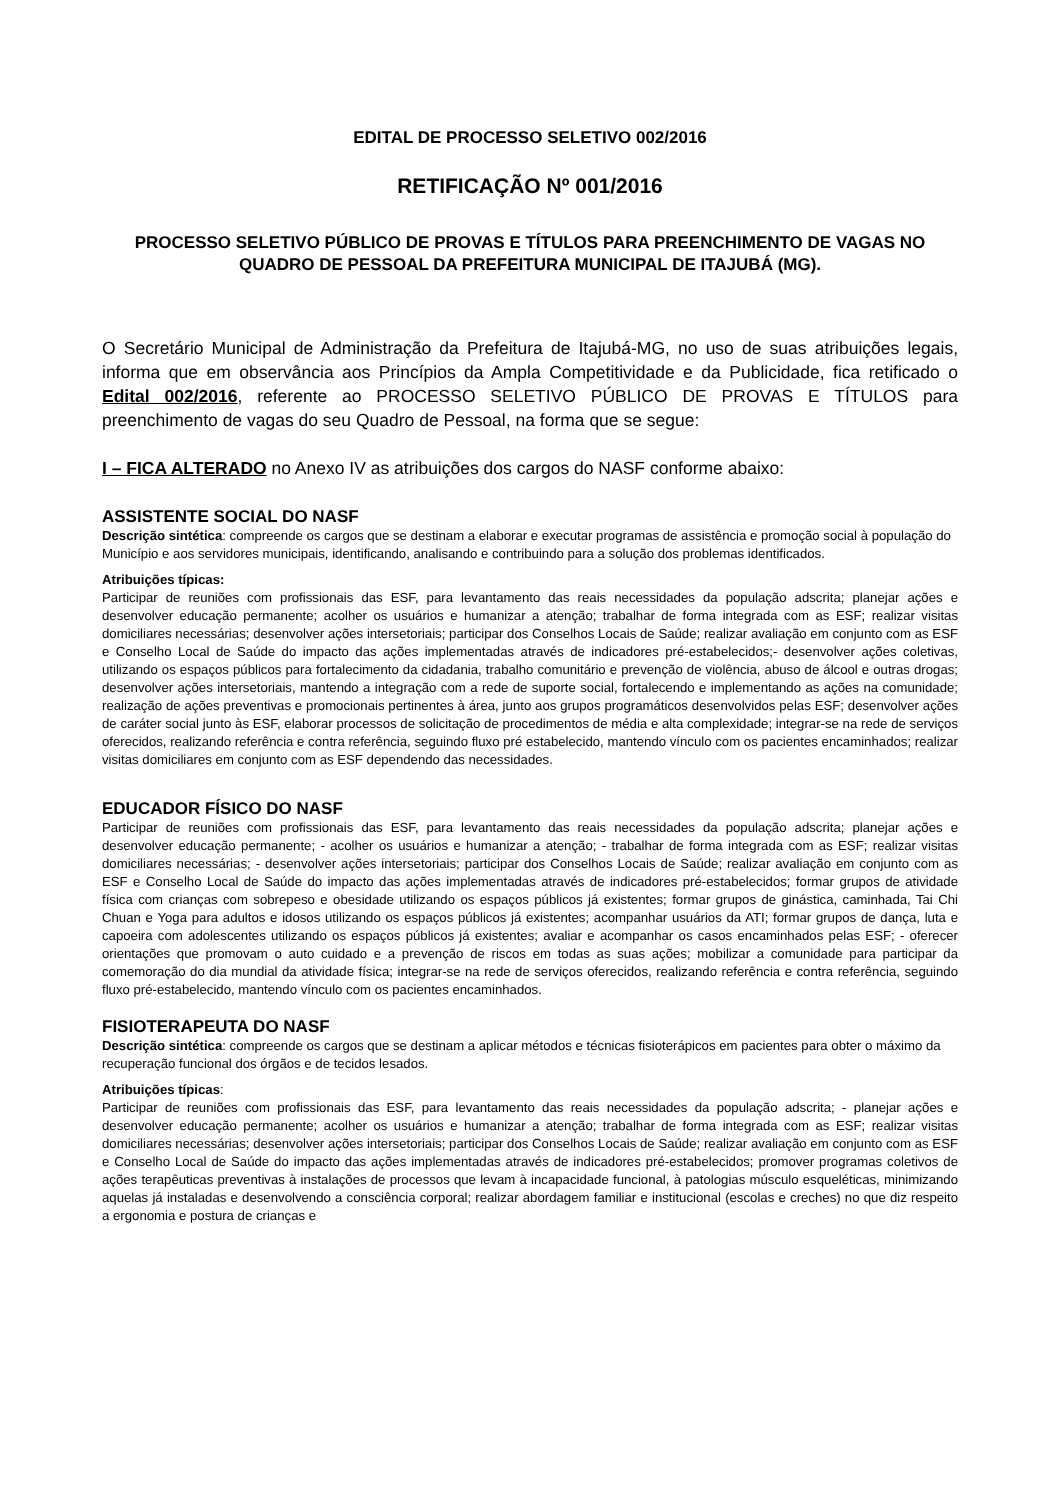EDITAL DE PROCESSO SELETIVO 002/2016
RETIFICAÇÃO Nº 001/2016
PROCESSO SELETIVO PÚBLICO DE PROVAS E TÍTULOS PARA PREENCHIMENTO DE VAGAS NO QUADRO DE PESSOAL DA PREFEITURA MUNICIPAL DE ITAJUBÁ (MG).
O Secretário Municipal de Administração da Prefeitura de Itajubá-MG, no uso de suas atribuições legais, informa que em observância aos Princípios da Ampla Competitividade e da Publicidade, fica retificado o Edital 002/2016, referente ao PROCESSO SELETIVO PÚBLICO DE PROVAS E TÍTULOS para preenchimento de vagas do seu Quadro de Pessoal, na forma que se segue:
I – FICA ALTERADO no Anexo IV as atribuições dos cargos do NASF conforme abaixo:
ASSISTENTE SOCIAL DO NASF
Descrição sintética: compreende os cargos que se destinam a elaborar e executar programas de assistência e promoção social à população do Município e aos servidores municipais, identificando, analisando e contribuindo para a solução dos problemas identificados.
Atribuições típicas:
Participar de reuniões com profissionais das ESF, para levantamento das reais necessidades da população adscrita; planejar ações e desenvolver educação permanente; acolher os usuários e humanizar a atenção; trabalhar de forma integrada com as ESF; realizar visitas domiciliares necessárias; desenvolver ações intersetoriais; participar dos Conselhos Locais de Saúde; realizar avaliação em conjunto com as ESF e Conselho Local de Saúde do impacto das ações implementadas através de indicadores pré-estabelecidos;- desenvolver ações coletivas, utilizando os espaços públicos para fortalecimento da cidadania, trabalho comunitário e prevenção de violência, abuso de álcool e outras drogas; desenvolver ações intersetoriais, mantendo a integração com a rede de suporte social, fortalecendo e implementando as ações na comunidade; realização de ações preventivas e promocionais pertinentes à área, junto aos grupos programáticos desenvolvidos pelas ESF; desenvolver ações de caráter social junto às ESF, elaborar processos de solicitação de procedimentos de média e alta complexidade; integrar-se na rede de serviços oferecidos, realizando referência e contra referência, seguindo fluxo pré estabelecido, mantendo vínculo com os pacientes encaminhados; realizar visitas domiciliares em conjunto com as ESF dependendo das necessidades.
EDUCADOR FÍSICO DO NASF
Participar de reuniões com profissionais das ESF, para levantamento das reais necessidades da população adscrita; planejar ações e desenvolver educação permanente; - acolher os usuários e humanizar a atenção; - trabalhar de forma integrada com as ESF; realizar visitas domiciliares necessárias; - desenvolver ações intersetoriais; participar dos Conselhos Locais de Saúde; realizar avaliação em conjunto com as ESF e Conselho Local de Saúde do impacto das ações implementadas através de indicadores pré-estabelecidos; formar grupos de atividade física com crianças com sobrepeso e obesidade utilizando os espaços públicos já existentes; formar grupos de ginástica, caminhada, Tai Chi Chuan e Yoga para adultos e idosos utilizando os espaços públicos já existentes; acompanhar usuários da ATI; formar grupos de dança, luta e capoeira com adolescentes utilizando os espaços públicos já existentes; avaliar e acompanhar os casos encaminhados pelas ESF; - oferecer orientações que promovam o auto cuidado e a prevenção de riscos em todas as suas ações; mobilizar a comunidade para participar da comemoração do dia mundial da atividade física; integrar-se na rede de serviços oferecidos, realizando referência e contra referência, seguindo fluxo pré-estabelecido, mantendo vínculo com os pacientes encaminhados.
FISIOTERAPEUTA DO NASF
Descrição sintética: compreende os cargos que se destinam a aplicar métodos e técnicas fisioterápicos em pacientes para obter o máximo da recuperação funcional dos órgãos e de tecidos lesados.
Atribuições típicas:
Participar de reuniões com profissionais das ESF, para levantamento das reais necessidades da população adscrita; - planejar ações e desenvolver educação permanente; acolher os usuários e humanizar a atenção; trabalhar de forma integrada com as ESF; realizar visitas domiciliares necessárias; desenvolver ações intersetoriais; participar dos Conselhos Locais de Saúde; realizar avaliação em conjunto com as ESF e Conselho Local de Saúde do impacto das ações implementadas através de indicadores pré-estabelecidos; promover programas coletivos de ações terapêuticas preventivas à instalações de processos que levam à incapacidade funcional, à patologias músculo esqueléticas, minimizando aquelas já instaladas e desenvolvendo a consciência corporal; realizar abordagem familiar e institucional (escolas e creches) no que diz respeito a ergonomia e postura de crianças e